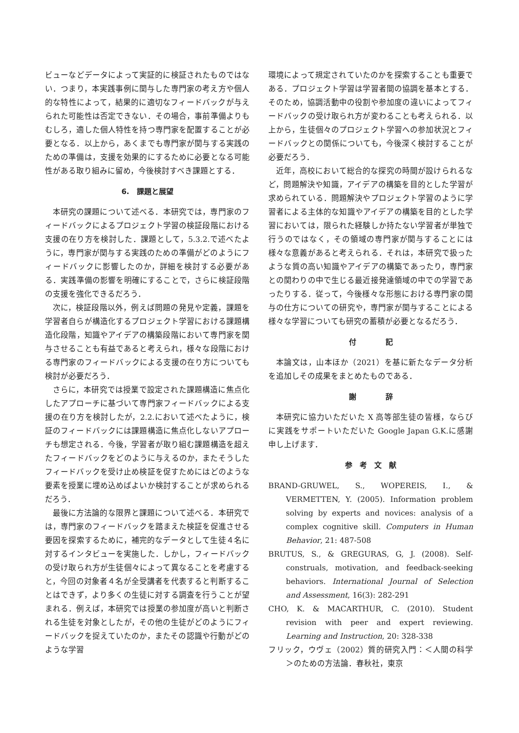ビューなどデータによって実証的に検証されたものではない．つまり，本実践事例に関与した専門家の考え方や個人的な特性によって，結果的に適切なフィードバックが与えられた可能性は否定できない．その場合，事前準備よりもむしろ，適した個人特性を持つ専門家を配置することが必要となる．以上から，あくまでも専門家が関与する実践のための準備は，支援を効果的にするために必要となる可能性がある取り組みに留め，今後検討すべき課題とする．
6.　課題と展望
本研究の課題について述べる．本研究では，専門家のフィードバックによるプロジェクト学習の検証段階における支援の在り方を検討した．課題として，5.3.2.で述べたように，専門家が関与する実践のための準備がどのようにフィードバックに影響したのか，詳細を検討する必要がある．実践準備の影響を明確にすることで，さらに検証段階の支援を強化できるだろう．
次に，検証段階以外，例えば問題の発見や定義，課題を学習者自らが構造化するプロジェクト学習における課題構造化段階，知識やアイデアの構築段階において専門家を関与させることも有益であると考えられ，様々な段階における専門家のフィードバックによる支援の在り方についても検討が必要だろう．
さらに，本研究では授業で設定された課題構造に焦点化したアプローチに基づいて専門家フィードバックによる支援の在り方を検討したが，2.2.において述べたように，検証のフィードバックには課題構造に焦点化しないアプローチも想定される．今後，学習者が取り組む課題構造を超えたフィードバックをどのように与えるのか，またそうしたフィードバックを受け止め検証を促すためにはどのような要素を授業に埋め込めばよいか検討することが求められるだろう．
最後に方法論的な限界と課題について述べる．本研究では，専門家のフィードバックを踏まえた検証を促進させる要因を探索するために，補完的なデータとして生徒４名に対するインタビューを実施した．しかし，フィードバックの受け取られ方が生徒個々によって異なることを考慮すると，今回の対象者４名が全受講者を代表すると判断することはできず，より多くの生徒に対する調査を行うことが望まれる．例えば，本研究では授業の参加度が高いと判断される生徒を対象としたが，その他の生徒がどのようにフィードバックを捉えていたのか，またその認識や行動がどのような学習
環境によって規定されていたのかを探索することも重要である．プロジェクト学習は学習者間の協調を基本とする．そのため，協調活動中の役割や参加度の違いによってフィードバックの受け取られ方が変わることも考えられる．以上から，生徒個々のプロジェクト学習への参加状況とフィードバックとの関係についても，今後深く検討することが必要だろう．
近年，高校において総合的な探究の時間が設けられるなど，問題解決や知識，アイデアの構築を目的とした学習が求められている．問題解決やプロジェクト学習のように学習者による主体的な知識やアイデアの構築を目的とした学習においては，限られた経験しか持たない学習者が単独で行うのではなく，その領域の専門家が関与することには様々な意義があると考えられる．それは，本研究で扱ったような質の高い知識やアイデアの構築であったり，専門家との関わりの中で生じる最近接発達領域の中での学習であったりする．従って，今後様々な形態における専門家の関与の仕方についての研究や，専門家が関与することによる様々な学習についても研究の蓄積が必要となるだろう．
付　　　　記
本論文は，山本ほか（2021）を基に新たなデータ分析を追加しその成果をまとめたものである．
謝　　　　辞
本研究に協力いただいた X 高等部生徒の皆様，ならびに実践をサポートいただいた Google Japan G.K.に感謝申し上げます．
参　考　文　献
BRAND-GRUWEL, S., WOPEREIS, I., & VERMETTEN, Y. (2005). Information problem solving by experts and novices: analysis of a complex cognitive skill. Computers in Human Behavior, 21: 487-508
BRUTUS, S., & GREGURAS, G, J. (2008). Self-construals, motivation, and feedback-seeking behaviors. International Journal of Selection and Assessment, 16(3): 282-291
CHO, K. & MACARTHUR, C. (2010). Student revision with peer and expert reviewing. Learning and Instruction, 20: 328-338
フリック，ウヴェ（2002）質的研究入門：＜人間の科学＞のための方法論．春秋社，東京